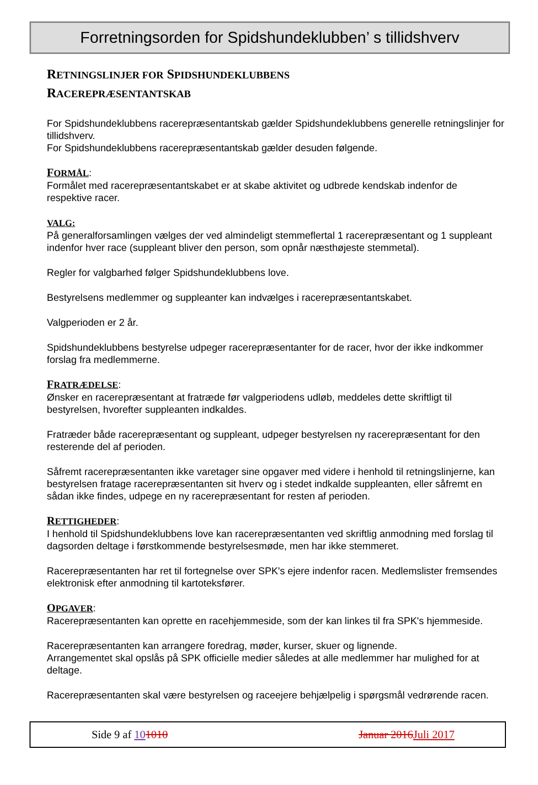Forretningsorden for Spidshundeklubben’ s tillidshverv
RETNINGSLINJER FOR SPIDSHUNDEKLUBBENS
RACEREPRÆSENTANTSKAB
For Spidshundeklubbens racerepræsentantskab gælder Spidshundeklubbens generelle retningslinjer for tillidshverv.
For Spidshundeklubbens racerepræsentantskab gælder desuden følgende.
FORMÅL:
Formålet med racerepræsentantskabet er at skabe aktivitet og udbrede kendskab indenfor de respektive racer.
VALG:
På generalforsamlingen vælges der ved almindeligt stemmeflertal 1 racerepræsentant og 1 suppleant indenfor hver race (suppleant bliver den person, som opnår næsthøjeste stemmetal).
Regler for valgbarhed følger Spidshundeklubbens love.
Bestyrelsens medlemmer og suppleanter kan indvælges i racerepræsentantskabet.
Valgperioden er 2 år.
Spidshundeklubbens bestyrelse udpeger racerepræsentanter for de racer, hvor der ikke indkommer forslag fra medlemmerne.
FRATRÆDELSE:
Ønsker en racerepræsentant at fratræde før valgperiodens udløb, meddeles dette skriftligt til bestyrelsen, hvorefter suppleanten indkaldes.
Fratræder både racerepræsentant og suppleant, udpeger bestyrelsen ny racerepræsentant for den resterende del af perioden.
Såfremt racerepræsentanten ikke varetager sine opgaver med videre i henhold til retningslinjerne, kan bestyrelsen fratage racerepræsentanten sit hverv og i stedet indkalde suppleanten, eller såfremt en sådan ikke findes, udpege en ny racerepræsentant for resten af perioden.
RETTIGHEDER:
I henhold til Spidshundeklubbens love kan racerepræsentanten ved skriftlig anmodning med forslag til dagsorden deltage i førstkommende bestyrelsesmøde, men har ikke stemmeret.
Racerepræsentanten har ret til fortegnelse over SPK's ejere indenfor racen. Medlemslister fremsendes elektronisk efter anmodning til kartoteksfører.
OPGAVER:
Racerepræsentanten kan oprette en racehjemmeside, som der kan linkes til fra SPK's hjemmeside.
Racerepræsentanten kan arrangere foredrag, møder, kurser, skuer og lignende.
Arrangementet skal opslås på SPK officielle medier således at alle medlemmer har mulighed for at deltage.
Racerepræsentanten skal være bestyrelsen og raceejere behjælpelig i spørgsmål vedrørende racen.
Side 9 af 101010 Januar 2016Juli 2017